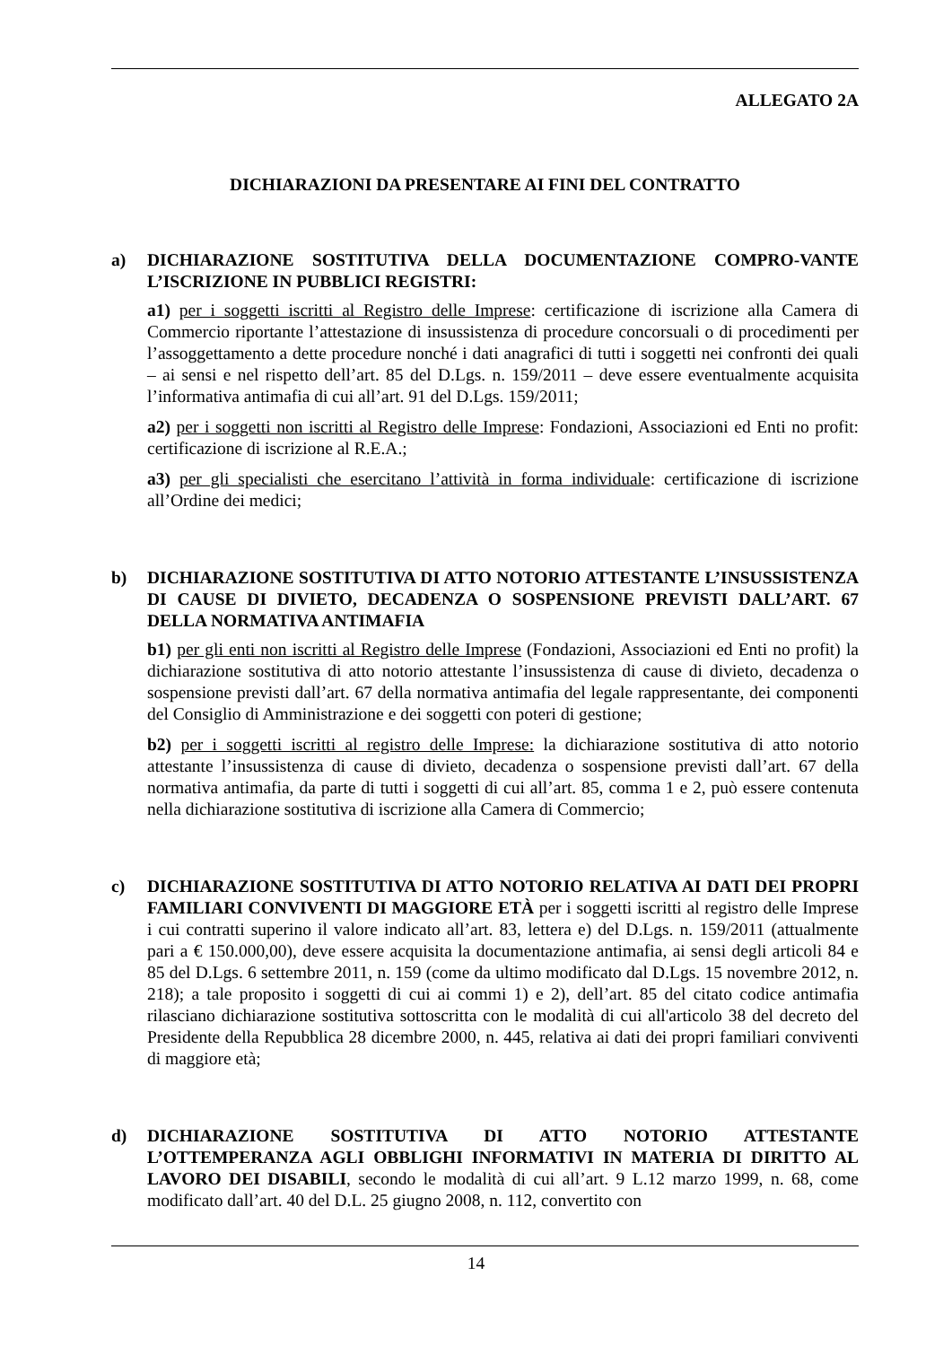ALLEGATO 2A
DICHIARAZIONI DA PRESENTARE AI FINI DEL CONTRATTO
a) DICHIARAZIONE SOSTITUTIVA DELLA DOCUMENTAZIONE COMPRO-VANTE L’ISCRIZIONE IN PUBBLICI REGISTRI:
a1) per i soggetti iscritti al Registro delle Imprese: certificazione di iscrizione alla Camera di Commercio riportante l’attestazione di insussistenza di procedure concorsuali o di procedimenti per l’assoggettamento a dette procedure nonché i dati anagrafici di tutti i soggetti nei confronti dei quali – ai sensi e nel rispetto dell’art. 85 del D.Lgs. n. 159/2011 – deve essere eventualmente acquisita l’informativa antimafia di cui all’art. 91 del D.Lgs. 159/2011;
a2) per i soggetti non iscritti al Registro delle Imprese: Fondazioni, Associazioni ed Enti no profit: certificazione di iscrizione al R.E.A.;
a3) per gli specialisti che esercitano l’attività in forma individuale: certificazione di iscrizione all’Ordine dei medici;
b) DICHIARAZIONE SOSTITUTIVA DI ATTO NOTORIO ATTESTANTE L’INSUSSISTENZA DI CAUSE DI DIVIETO, DECADENZA O SOSPENSIONE PREVISTI DALL’ART. 67 DELLA NORMATIVA ANTIMAFIA
b1) per gli enti non iscritti al Registro delle Imprese (Fondazioni, Associazioni ed Enti no profit) la dichiarazione sostitutiva di atto notorio attestante l’insussistenza di cause di divieto, decadenza o sospensione previsti dall’art. 67 della normativa antimafia del legale rappresentante, dei componenti del Consiglio di Amministrazione e dei soggetti con poteri di gestione;
b2) per i soggetti iscritti al registro delle Imprese: la dichiarazione sostitutiva di atto notorio attestante l’insussistenza di cause di divieto, decadenza o sospensione previsti dall’art. 67 della normativa antimafia, da parte di tutti i soggetti di cui all’art. 85, comma 1 e 2, può essere contenuta nella dichiarazione sostitutiva di iscrizione alla Camera di Commercio;
c) DICHIARAZIONE SOSTITUTIVA DI ATTO NOTORIO RELATIVA AI DATI DEI PROPRI FAMILIARI CONVIVENTI DI MAGGIORE ETÀ per i soggetti iscritti al registro delle Imprese i cui contratti superino il valore indicato all’art. 83, lettera e) del D.Lgs. n. 159/2011 (attualmente pari a € 150.000,00), deve essere acquisita la documentazione antimafia, ai sensi degli articoli 84 e 85 del D.Lgs. 6 settembre 2011, n. 159 (come da ultimo modificato dal D.Lgs. 15 novembre 2012, n. 218); a tale proposito i soggetti di cui ai commi 1) e 2), dell’art. 85 del citato codice antimafia rilasciano dichiarazione sostitutiva sottoscritta con le modalità di cui all'articolo 38 del decreto del Presidente della Repubblica 28 dicembre 2000, n. 445, relativa ai dati dei propri familiari conviventi di maggiore età;
d) DICHIARAZIONE SOSTITUTIVA DI ATTO NOTORIO ATTESTANTE L’OTTEMPERANZA AGLI OBBLIGHI INFORMATIVI IN MATERIA DI DIRITTO AL LAVORO DEI DISABILI, secondo le modalità di cui all’art. 9 L.12 marzo 1999, n. 68, come modificato dall’art. 40 del D.L. 25 giugno 2008, n. 112, convertito con
14